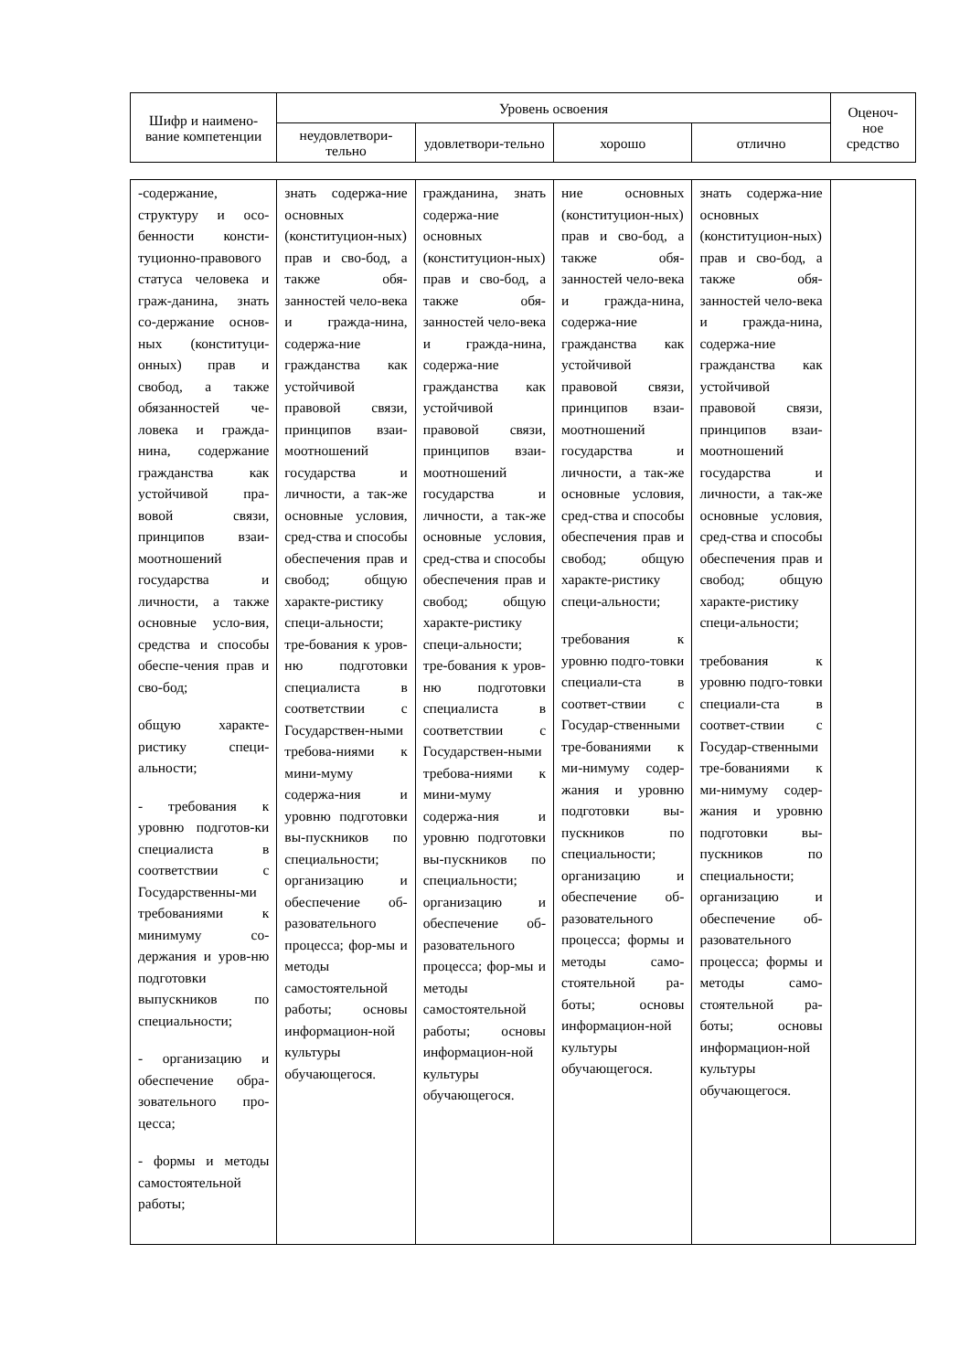| Шифр и наимено-вание компетенции | Уровень освоения | | | | Оценоч-ное средство |
| --- | --- | --- | --- | --- | --- |
| | неудовлетвори-тельно | удовлетвори-тельно | хорошо | отлично | |
| -содержание, структуру и осо-бенности консти-туционно-правового статуса человека и граж-данина, знать со-держание основ-ных (конституци-онных) прав и свобод, а также обязанностей че-ловека и гражда-нина, содержание гражданства как устойчивой пра-вовой связи, принципов взаи-моотношений государства и личности, а также основные усло-вия, средства и способы обеспе-чения прав и сво-бод; общую характе-ристику специ-альности; - требования к уровню подготов-ки специалиста в соответствии с Государственны-ми требованиями к минимуму со-держания и уров-ню подготовки выпускников по специальности; - организацию и обеспечение обра-зовательного про-цесса; - формы и методы самостоятельной работы; | знать содержа-ние основных (конституцион-ных) прав и сво-бод, а также обя-занностей чело-века и гражда-нина, содержа-ние гражданства как устойчивой правовой связи, принципов взаи-моотношений государства и личности, а так-же основные условия, сред-ства и способы обеспечения прав и свобод; общую характе-ристику специ-альности; тре-бования к уров-ню подготовки специалиста в соответствии с Государствен-ными требова-ниями к мини-муму содержа-ния и уровню подготовки вы-пускников по специальности; организацию и обеспечение об-разовательного процесса; фор-мы и методы самостоятельной работы; основы информацион-ной культуры обучающегося. | гражданина, знать содержа-ние основных (конституцион-ных) прав и сво-бод, а также обя-занностей чело-века и гражда-нина, содержа-ние гражданства как устойчивой правовой связи, принципов взаи-моотношений государства и личности, а так-же основные условия, сред-ства и способы обеспечения прав и свобод; общую характе-ристику специ-альности; тре-бования к уров-ню подготовки специалиста в соответствии с Государствен-ными требова-ниями к мини-муму содержа-ния и уровню подготовки вы-пускников по специальности; организацию и обеспечение об-разовательного процесса; фор-мы и методы самостоятельной работы; основы информацион-ной культуры обучающегося. | ние основных (конституцион-ных) прав и сво-бод, а также обя-занностей чело-века и гражда-нина, содержа-ние гражданства как устойчивой правовой связи, принципов взаи-моотношений государства и личности, а так-же основные условия, сред-ства и способы обеспечения прав и свобод; общую характе-ристику специ-альности; требования к уровню подго-товки специали-ста в соответ-ствии с Государ-ственными тре-бованиями к ми-нимуму содер-жания и уровню подготовки вы-пускников по специальности; организацию и обеспечение об-разовательного процесса; формы и методы само-стоятельной ра-боты; основы информацион-ной культуры обучающегося. | знать содержа-ние основных (конституцион-ных) прав и сво-бод, а также обя-занностей чело-века и гражда-нина, содержа-ние гражданства как устойчивой правовой связи, принципов взаи-моотношений государства и личности, а так-же основные условия, сред-ства и способы обеспечения прав и свобод; общую характе-ристику специ-альности; требования к уровню подго-товки специали-ста в соответ-ствии с Государ-ственными тре-бованиями к ми-нимуму содер-жания и уровню подготовки вы-пускников по специальности; организацию и обеспечение об-разовательного процесса; формы и методы само-стоятельной ра-боты; основы информацион-ной культуры обучающегося. | |